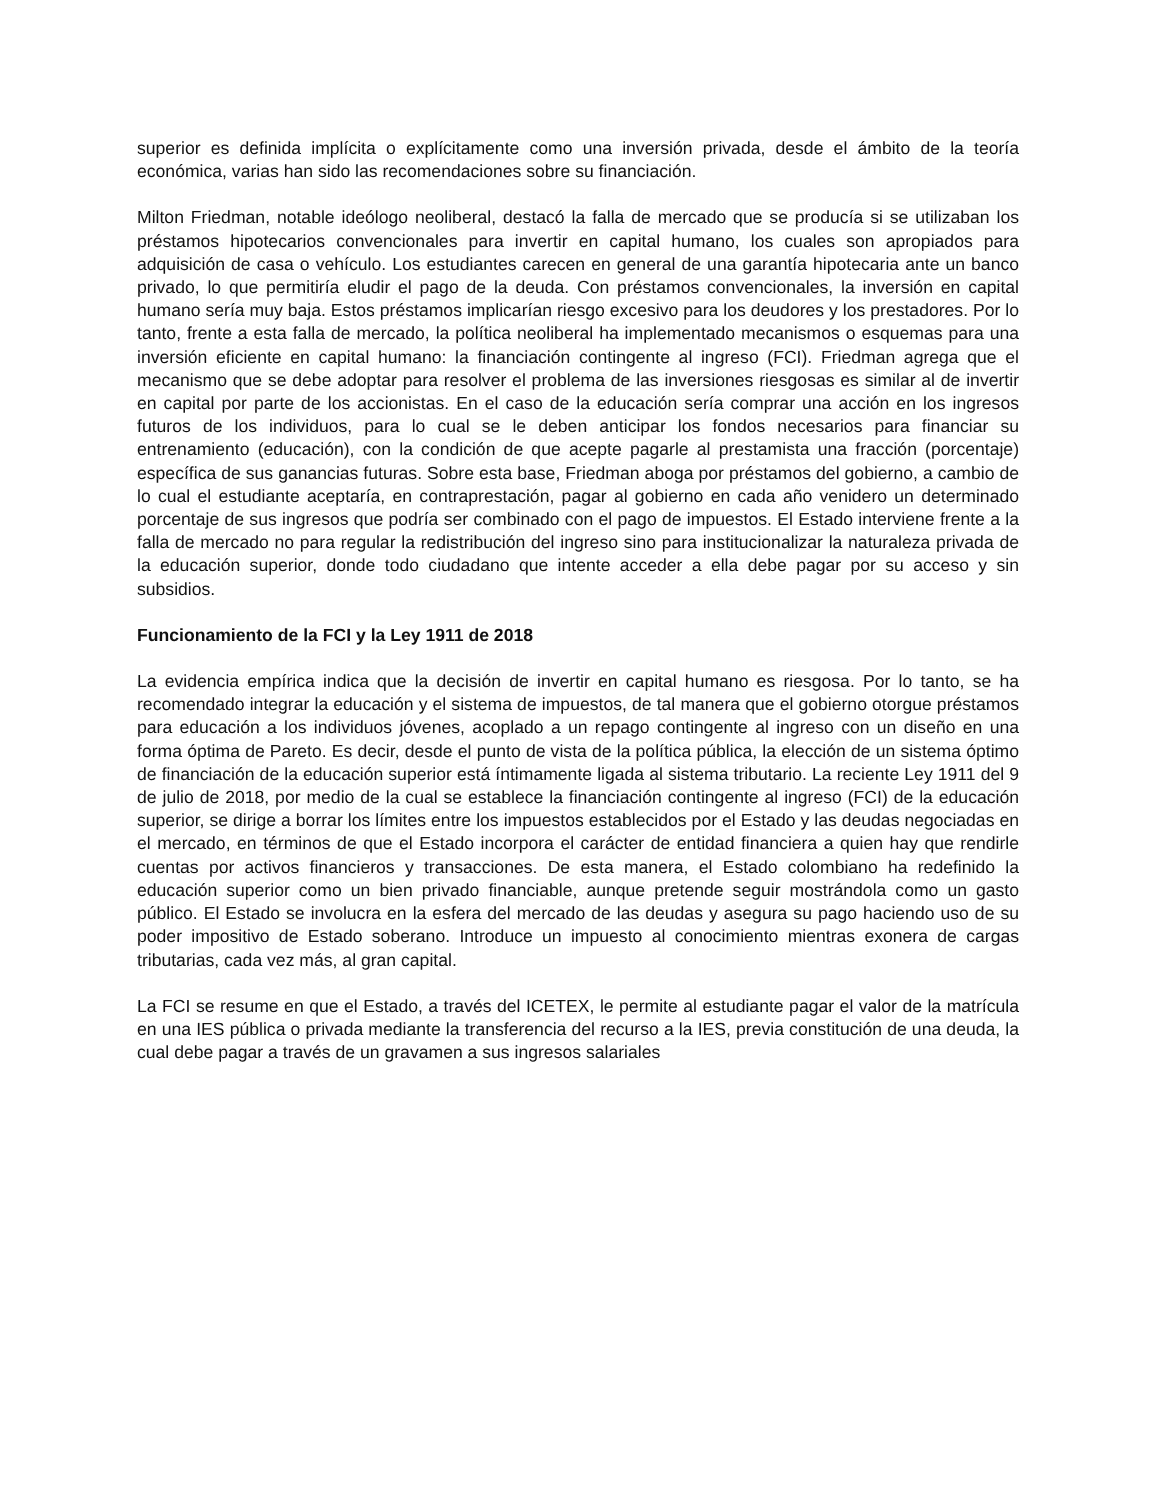superior es definida implícita o explícitamente como una inversión privada, desde el ámbito de la teoría económica, varias han sido las recomendaciones sobre su financiación.
Milton Friedman, notable ideólogo neoliberal, destacó la falla de mercado que se producía si se utilizaban los préstamos hipotecarios convencionales para invertir en capital humano, los cuales son apropiados para adquisición de casa o vehículo. Los estudiantes carecen en general de una garantía hipotecaria ante un banco privado, lo que permitiría eludir el pago de la deuda. Con préstamos convencionales, la inversión en capital humano sería muy baja. Estos préstamos implicarían riesgo excesivo para los deudores y los prestadores. Por lo tanto, frente a esta falla de mercado, la política neoliberal ha implementado mecanismos o esquemas para una inversión eficiente en capital humano: la financiación contingente al ingreso (FCI). Friedman agrega que el mecanismo que se debe adoptar para resolver el problema de las inversiones riesgosas es similar al de invertir en capital por parte de los accionistas. En el caso de la educación sería comprar una acción en los ingresos futuros de los individuos, para lo cual se le deben anticipar los fondos necesarios para financiar su entrenamiento (educación), con la condición de que acepte pagarle al prestamista una fracción (porcentaje) específica de sus ganancias futuras. Sobre esta base, Friedman aboga por préstamos del gobierno, a cambio de lo cual el estudiante aceptaría, en contraprestación, pagar al gobierno en cada año venidero un determinado porcentaje de sus ingresos que podría ser combinado con el pago de impuestos. El Estado interviene frente a la falla de mercado no para regular la redistribución del ingreso sino para institucionalizar la naturaleza privada de la educación superior, donde todo ciudadano que intente acceder a ella debe pagar por su acceso y sin subsidios.
Funcionamiento de la FCI y la Ley 1911 de 2018
La evidencia empírica indica que la decisión de invertir en capital humano es riesgosa. Por lo tanto, se ha recomendado integrar la educación y el sistema de impuestos, de tal manera que el gobierno otorgue préstamos para educación a los individuos jóvenes, acoplado a un repago contingente al ingreso con un diseño en una forma óptima de Pareto. Es decir, desde el punto de vista de la política pública, la elección de un sistema óptimo de financiación de la educación superior está íntimamente ligada al sistema tributario. La reciente Ley 1911 del 9 de julio de 2018, por medio de la cual se establece la financiación contingente al ingreso (FCI) de la educación superior, se dirige a borrar los límites entre los impuestos establecidos por el Estado y las deudas negociadas en el mercado, en términos de que el Estado incorpora el carácter de entidad financiera a quien hay que rendirle cuentas por activos financieros y transacciones. De esta manera, el Estado colombiano ha redefinido la educación superior como un bien privado financiable, aunque pretende seguir mostrándola como un gasto público. El Estado se involucra en la esfera del mercado de las deudas y asegura su pago haciendo uso de su poder impositivo de Estado soberano. Introduce un impuesto al conocimiento mientras exonera de cargas tributarias, cada vez más, al gran capital.
La FCI se resume en que el Estado, a través del ICETEX, le permite al estudiante pagar el valor de la matrícula en una IES pública o privada mediante la transferencia del recurso a la IES, previa constitución de una deuda, la cual debe pagar a través de un gravamen a sus ingresos salariales